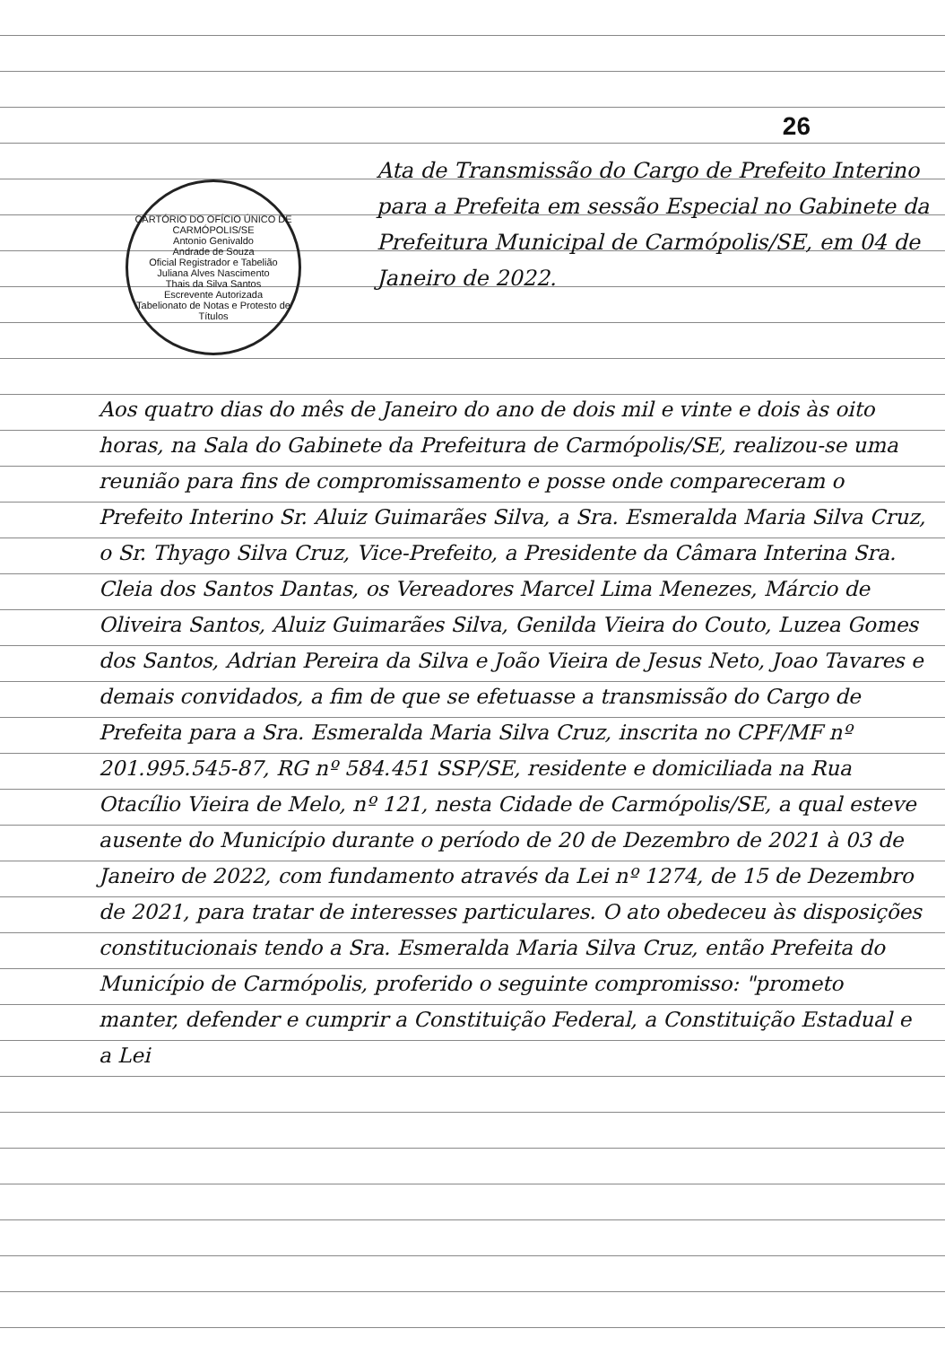26
CARTÓRIO DO OFÍCIO ÚNICO DE CARMÓPOLIS/SE
Antonio Genivaldo
Andrade de Souza
Oficial Registrador e Tabelião
Juliana Alves Nascimento
Thais da Silva Santos
Escrevente Autorizada
Tabelionato de Notas e Protesto de Títulos
Ata de Transmissão do Cargo de Prefeito Interino para a Prefeita em sessão Especial no Gabinete da Prefeitura Municipal de Carmópolis/SE, em 04 de Janeiro de 2022.
Aos quatro dias do mês de Janeiro do ano de dois mil e vinte e dois às oito horas, na Sala do Gabinete da Prefeitura de Carmópolis/SE, realizou-se uma reunião para fins de compromissamento e posse onde compareceram o Prefeito Interino Sr. Aluiz Guimarães Silva, a Sra. Esmeralda Maria Silva Cruz, o Sr. Thyago Silva Cruz, Vice-Prefeito, a Presidente da Câmara Interina Sra. Cleia dos Santos Dantas, os Vereadores Marcel Lima Menezes, Márcio de Oliveira Santos, Aluiz Guimarães Silva, Genilda Vieira do Couto, Luzea Gomes dos Santos, Adrian Pereira da Silva e João Vieira de Jesus Neto, Joao Tavares e demais convidados, a fim de que se efetuasse a transmissão do Cargo de Prefeita para a Sra. Esmeralda Maria Silva Cruz, inscrita no CPF/MF nº 201.995.545-87, RG nº 584.451 SSP/SE, residente e domiciliada na Rua Otacílio Vieira de Melo, nº 121, nesta Cidade de Carmópolis/SE, a qual esteve ausente do Município durante o período de 20 de Dezembro de 2021 à 03 de Janeiro de 2022, com fundamento através da Lei nº 1274, de 15 de Dezembro de 2021, para tratar de interesses particulares. O ato obedeceu às disposições constitucionais tendo a Sra. Esmeralda Maria Silva Cruz, então Prefeita do Município de Carmópolis, proferido o seguinte compromisso: "prometo manter, defender e cumprir a Constituição Federal, a Constituição Estadual e a Lei